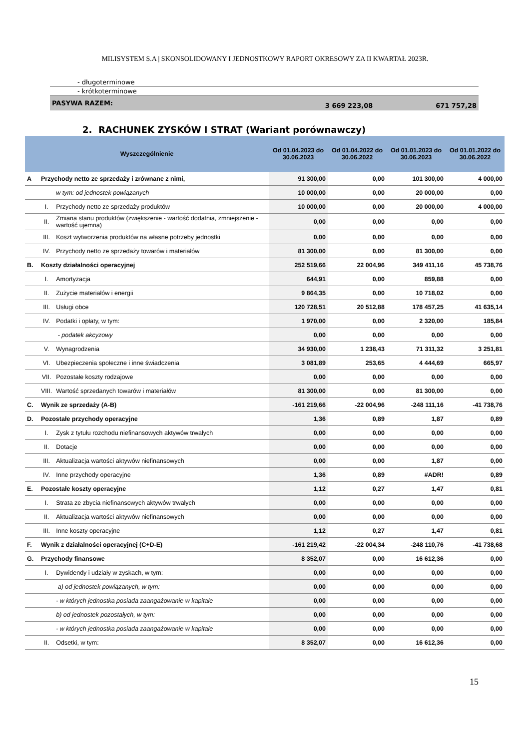MILISYSTEM S.A | SKONSOLIDOWANY I JEDNOSTKOWY RAPORT OKRESOWY ZA II KWARTAŁ 2023R.
| - długoterminowe | | |
| - krótkoterminowe | | |
| PASYWA RAZEM: | 3 669 223,08 | 671 757,28 |
2. RACHUNEK ZYSKÓW I STRAT (Wariant porównawczy)
| Wyszczególnienie | | | Od 01.04.2023 do 30.06.2023 | Od 01.04.2022 do 30.06.2022 | Od 01.01.2023 do 30.06.2023 | Od 01.01.2022 do 30.06.2022 |
| --- | --- | --- | --- | --- | --- | --- |
| A | Przychody netto ze sprzedaży i zrównane z nimi, | | 91 300,00 | 0,00 | 101 300,00 | 4 000,00 |
| | | w tym: od jednostek powiązanych | 10 000,00 | 0,00 | 20 000,00 | 0,00 |
| | I. | Przychody netto ze sprzedaży produktów | 10 000,00 | 0,00 | 20 000,00 | 4 000,00 |
| | II. | Zmiana stanu produktów (zwiększenie - wartość dodatnia, zmniejszenie - wartość ujemna) | 0,00 | 0,00 | 0,00 | 0,00 |
| | III. | Koszt wytworzenia produktów na własne potrzeby jednostki | 0,00 | 0,00 | 0,00 | 0,00 |
| | IV. | Przychody netto ze sprzedaży towarów i materiałów | 81 300,00 | 0,00 | 81 300,00 | 0,00 |
| B. | Koszty działalności operacyjnej | | 252 519,66 | 22 004,96 | 349 411,16 | 45 738,76 |
| | I. | Amortyzacja | 644,91 | 0,00 | 859,88 | 0,00 |
| | II. | Zużycie materiałów i energii | 9 864,35 | 0,00 | 10 718,02 | 0,00 |
| | III. | Usługi obce | 120 728,51 | 20 512,88 | 178 457,25 | 41 635,14 |
| | IV. | Podatki i opłaty, w tym: | 1 970,00 | 0,00 | 2 320,00 | 185,84 |
| | | - podatek akcyzowy | 0,00 | 0,00 | 0,00 | 0,00 |
| | V. | Wynagrodzenia | 34 930,00 | 1 238,43 | 71 311,32 | 3 251,81 |
| | VI. | Ubezpieczenia społeczne i inne świadczenia | 3 081,89 | 253,65 | 4 444,69 | 665,97 |
| | VII. | Pozostałe koszty rodzajowe | 0,00 | 0,00 | 0,00 | 0,00 |
| | VIII. | Wartość sprzedanych towarów i materiałów | 81 300,00 | 0,00 | 81 300,00 | 0,00 |
| C. | Wynik ze sprzedaży (A-B) | | -161 219,66 | -22 004,96 | -248 111,16 | -41 738,76 |
| D. | Pozostałe przychody operacyjne | | 1,36 | 0,89 | 1,87 | 0,89 |
| | I. | Zysk z tytułu rozchodu niefinansowych aktywów trwałych | 0,00 | 0,00 | 0,00 | 0,00 |
| | II. | Dotacje | 0,00 | 0,00 | 0,00 | 0,00 |
| | III. | Aktualizacja wartości aktywów niefinansowych | 0,00 | 0,00 | 1,87 | 0,00 |
| | IV. | Inne przychody operacyjne | 1,36 | 0,89 | #ADR! | 0,89 |
| E. | Pozostałe koszty operacyjne | | 1,12 | 0,27 | 1,47 | 0,81 |
| | I. | Strata ze zbycia niefinansowych aktywów trwałych | 0,00 | 0,00 | 0,00 | 0,00 |
| | II. | Aktualizacja wartości aktywów niefinansowych | 0,00 | 0,00 | 0,00 | 0,00 |
| | III. | Inne koszty operacyjne | 1,12 | 0,27 | 1,47 | 0,81 |
| F. | Wynik z działalności operacyjnej (C+D-E) | | -161 219,42 | -22 004,34 | -248 110,76 | -41 738,68 |
| G. | Przychody finansowe | | 8 352,07 | 0,00 | 16 612,36 | 0,00 |
| | I. | Dywidendy i udziały w zyskach, w tym: | 0,00 | 0,00 | 0,00 | 0,00 |
| | | a) od jednostek powiązanych, w tym: | 0,00 | 0,00 | 0,00 | 0,00 |
| | | - w których jednostka posiada zaangażowanie w kapitale | 0,00 | 0,00 | 0,00 | 0,00 |
| | | b) od jednostek pozostałych, w tym: | 0,00 | 0,00 | 0,00 | 0,00 |
| | | - w których jednostka posiada zaangażowanie w kapitale | 0,00 | 0,00 | 0,00 | 0,00 |
| | II. | Odsetki, w tym: | 8 352,07 | 0,00 | 16 612,36 | 0,00 |
15